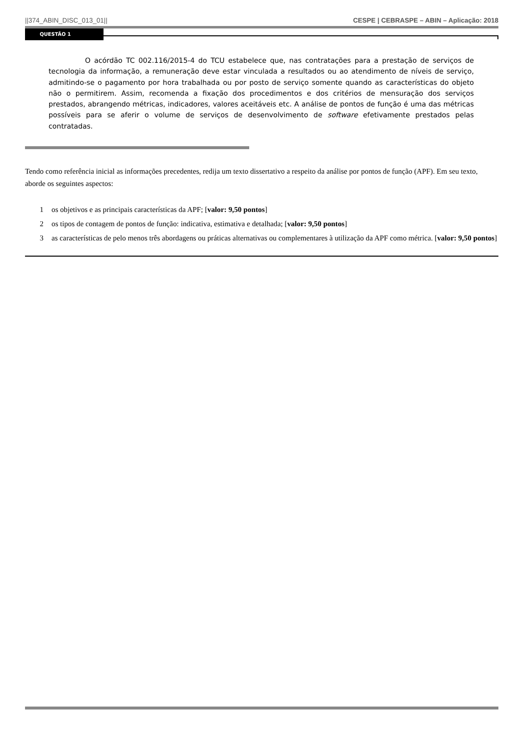||374_ABIN_DISC_013_01|| CESPE | CEBRASPE – ABIN – Aplicação: 2018
QUESTÃO 1
O acórdão TC 002.116/2015-4 do TCU estabelece que, nas contratações para a prestação de serviços de tecnologia da informação, a remuneração deve estar vinculada a resultados ou ao atendimento de níveis de serviço, admitindo-se o pagamento por hora trabalhada ou por posto de serviço somente quando as características do objeto não o permitirem. Assim, recomenda a fixação dos procedimentos e dos critérios de mensuração dos serviços prestados, abrangendo métricas, indicadores, valores aceitáveis etc. A análise de pontos de função é uma das métricas possíveis para se aferir o volume de serviços de desenvolvimento de software efetivamente prestados pelas contratadas.
Tendo como referência inicial as informações precedentes, redija um texto dissertativo a respeito da análise por pontos de função (APF). Em seu texto, aborde os seguintes aspectos:
1 os objetivos e as principais características da APF; [valor: 9,50 pontos]
2 os tipos de contagem de pontos de função: indicativa, estimativa e detalhada; [valor: 9,50 pontos]
3 as características de pelo menos três abordagens ou práticas alternativas ou complementares à utilização da APF como métrica. [valor: 9,50 pontos]